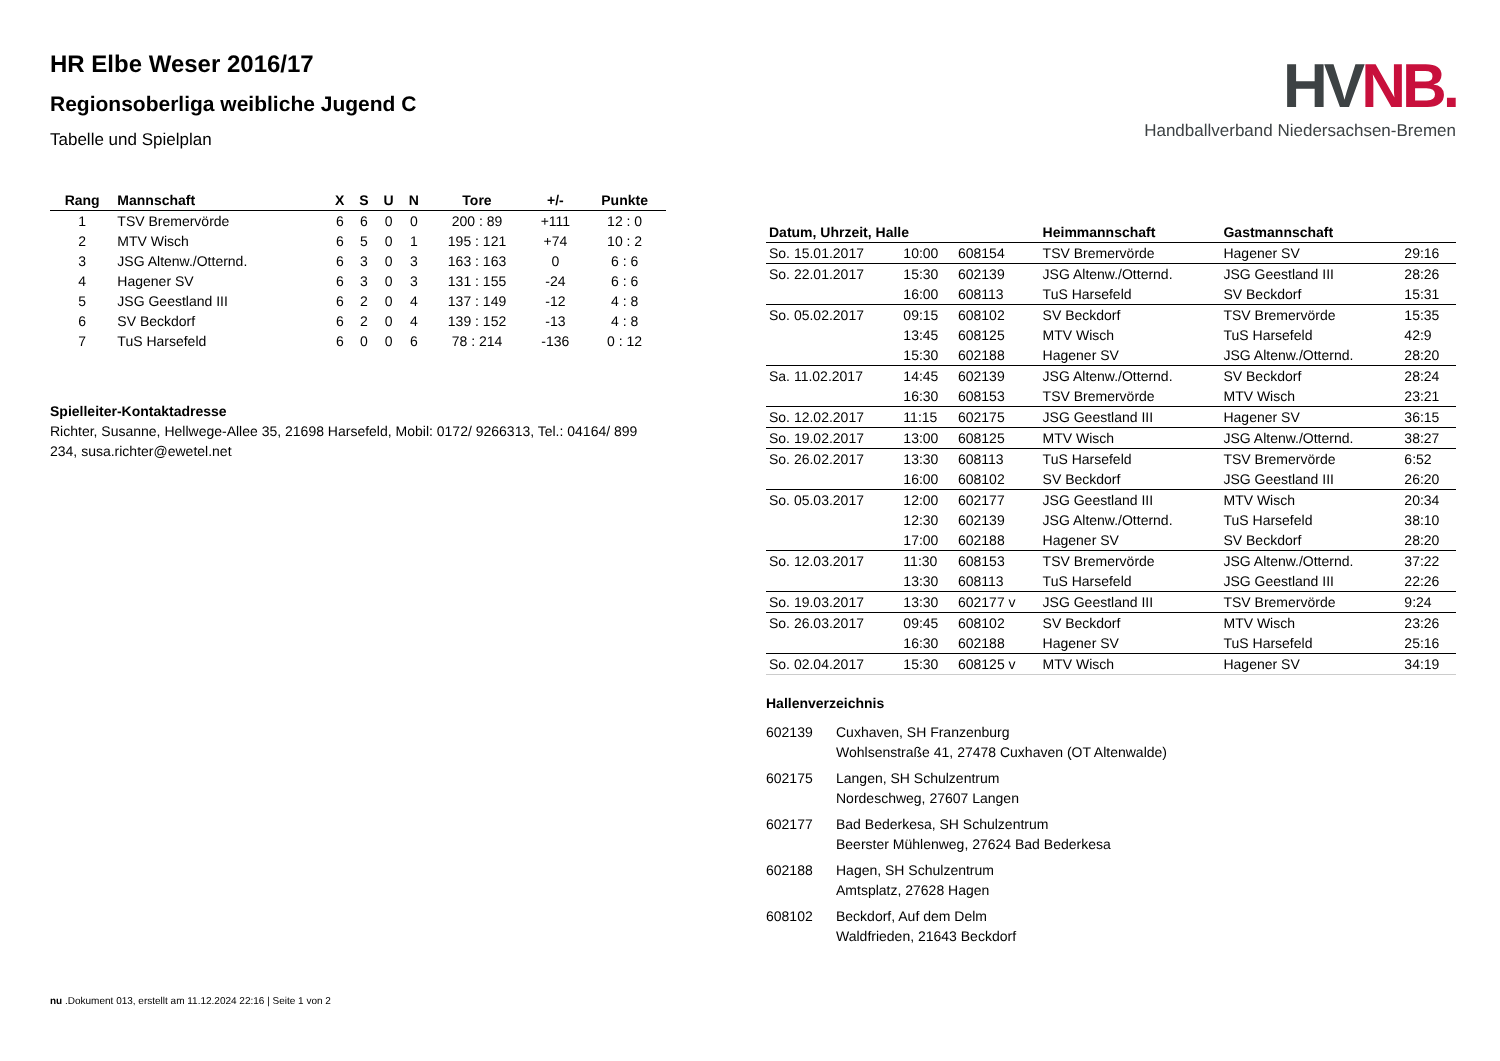HR Elbe Weser 2016/17
Regionsoberliga weibliche Jugend C
Tabelle und Spielplan
| Rang | Mannschaft | X | S | U | N | Tore | +/- | Punkte |
| --- | --- | --- | --- | --- | --- | --- | --- | --- |
| 1 | TSV Bremervörde | 6 | 6 | 0 | 0 | 200 : 89 | +111 | 12 : 0 |
| 2 | MTV Wisch | 6 | 5 | 0 | 1 | 195 : 121 | +74 | 10 : 2 |
| 3 | JSG Altenw./Otternd. | 6 | 3 | 0 | 3 | 163 : 163 | 0 | 6 : 6 |
| 4 | Hagener SV | 6 | 3 | 0 | 3 | 131 : 155 | -24 | 6 : 6 |
| 5 | JSG Geestland III | 6 | 2 | 0 | 4 | 137 : 149 | -12 | 4 : 8 |
| 6 | SV Beckdorf | 6 | 2 | 0 | 4 | 139 : 152 | -13 | 4 : 8 |
| 7 | TuS Harsefeld | 6 | 0 | 0 | 6 | 78 : 214 | -136 | 0 : 12 |
Spielleiter-Kontaktadresse
Richter, Susanne, Hellwege-Allee 35, 21698 Harsefeld, Mobil: 0172/ 9266313, Tel.: 04164/ 899 234, susa.richter@ewetel.net
HVNB.
Handballverband Niedersachsen-Bremen
| Datum, Uhrzeit, Halle | | | Heimmannschaft | Gastmannschaft | |
| --- | --- | --- | --- | --- | --- |
| So. 15.01.2017 | 10:00 | 608154 | TSV Bremervörde | Hagener SV | 29:16 |
| So. 22.01.2017 | 15:30 | 602139 | JSG Altenw./Otternd. | JSG Geestland III | 28:26 |
| | 16:00 | 608113 | TuS Harsefeld | SV Beckdorf | 15:31 |
| So. 05.02.2017 | 09:15 | 608102 | SV Beckdorf | TSV Bremervörde | 15:35 |
| | 13:45 | 608125 | MTV Wisch | TuS Harsefeld | 42:9 |
| | 15:30 | 602188 | Hagener SV | JSG Altenw./Otternd. | 28:20 |
| Sa. 11.02.2017 | 14:45 | 602139 | JSG Altenw./Otternd. | SV Beckdorf | 28:24 |
| | 16:30 | 608153 | TSV Bremervörde | MTV Wisch | 23:21 |
| So. 12.02.2017 | 11:15 | 602175 | JSG Geestland III | Hagener SV | 36:15 |
| So. 19.02.2017 | 13:00 | 608125 | MTV Wisch | JSG Altenw./Otternd. | 38:27 |
| So. 26.02.2017 | 13:30 | 608113 | TuS Harsefeld | TSV Bremervörde | 6:52 |
| | 16:00 | 608102 | SV Beckdorf | JSG Geestland III | 26:20 |
| So. 05.03.2017 | 12:00 | 602177 | JSG Geestland III | MTV Wisch | 20:34 |
| | 12:30 | 602139 | JSG Altenw./Otternd. | TuS Harsefeld | 38:10 |
| | 17:00 | 602188 | Hagener SV | SV Beckdorf | 28:20 |
| So. 12.03.2017 | 11:30 | 608153 | TSV Bremervörde | JSG Altenw./Otternd. | 37:22 |
| | 13:30 | 608113 | TuS Harsefeld | JSG Geestland III | 22:26 |
| So. 19.03.2017 | 13:30 | 602177 v | JSG Geestland III | TSV Bremervörde | 9:24 |
| So. 26.03.2017 | 09:45 | 608102 | SV Beckdorf | MTV Wisch | 23:26 |
| | 16:30 | 602188 | Hagener SV | TuS Harsefeld | 25:16 |
| So. 02.04.2017 | 15:30 | 608125 v | MTV Wisch | Hagener SV | 34:19 |
Hallenverzeichnis
| 602139 | Cuxhaven, SH Franzenburg Wohlsenstraße 41, 27478 Cuxhaven (OT Altenwalde) |
| 602175 | Langen, SH Schulzentrum Nordeschweg, 27607 Langen |
| 602177 | Bad Bederkesa, SH Schulzentrum Beerster Mühlenweg, 27624 Bad Bederkesa |
| 602188 | Hagen, SH Schulzentrum Amtsplatz, 27628 Hagen |
| 608102 | Beckdorf, Auf dem Delm Waldfrieden, 21643 Beckdorf |
nu .Dokument 013, erstellt am 11.12.2024 22:16 | Seite 1 von 2